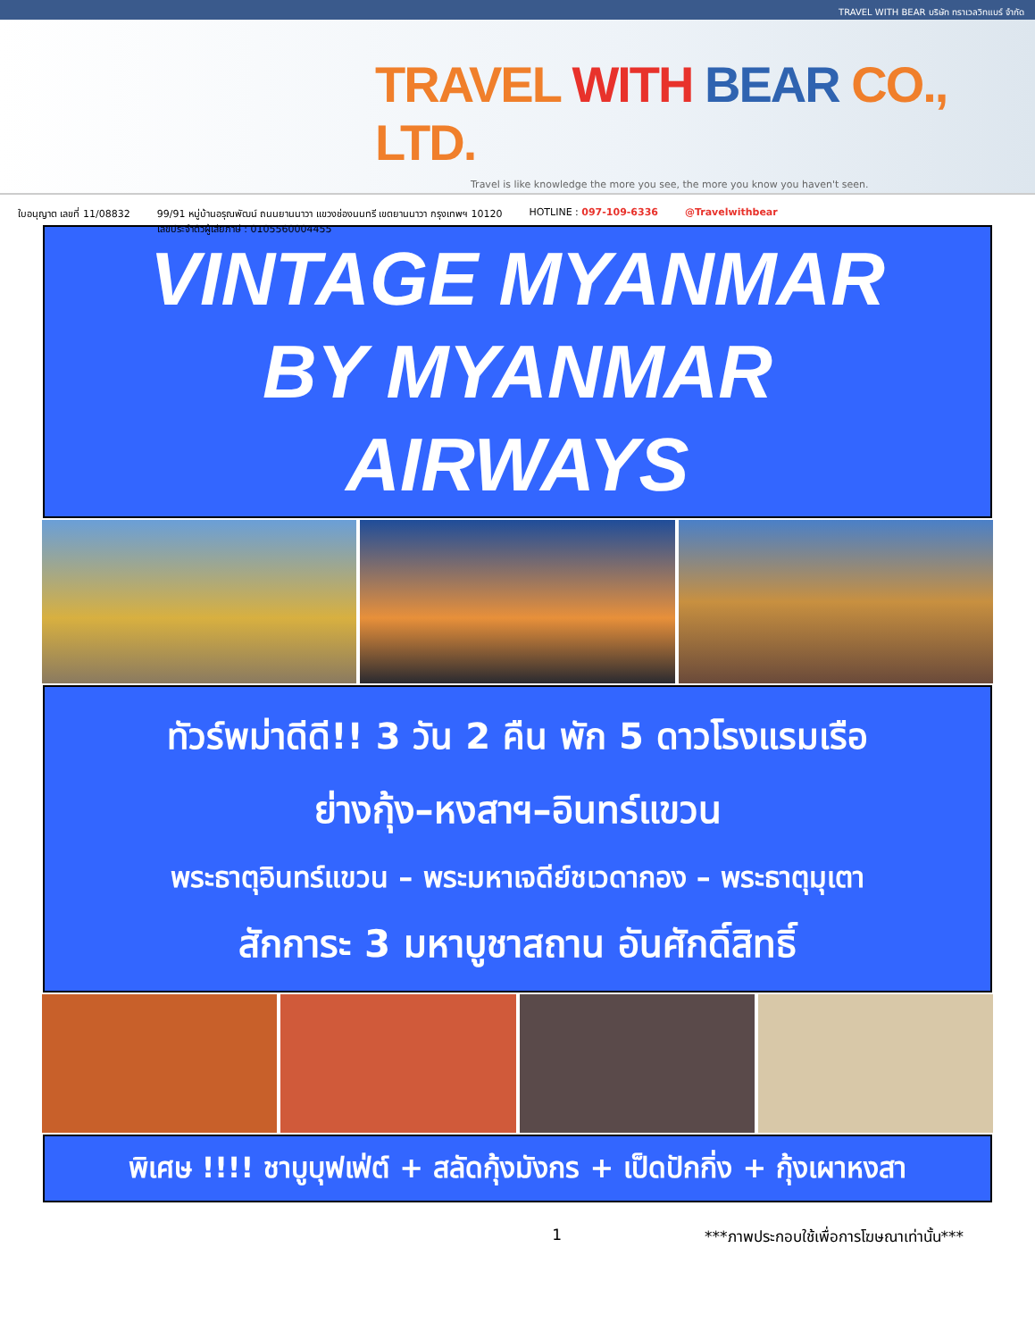TRAVEL WITH BEAR บริษัท ทราเวลวิทแบร์ จำกัด
TRAVEL WITH BEAR CO., LTD.
Travel is like knowledge the more you see, the more you know you haven't seen.
ใบอนุญาต เลขที่ 11/08832 99/91 หมู่บ้านอรุณพัฒน์ ถนนยานนาวา แขวงช่องนนทรี เขตยานนาวา กรุงเทพฯ 10120
เลขประจำตัวผู้เสียภาษี : 0105560004455 HOTLINE : 097-109-6336 @Travelwithbear
VINTAGE MYANMAR
BY MYANMAR
AIRWAYS
ทัวร์พม่าดีดี!! 3 วัน 2 คืน พัก 5 ดาวโรงแรมเรือ
ย่างกุ้ง–หงสาฯ–อินทร์แขวน
พระธาตุอินทร์แขวน – พระมหาเจดีย์ชเวดากอง – พระธาตุมุเตา
สักการะ 3 มหาบูชาสถาน อันศักดิ์สิทธิ์
พิเศษ !!!! ชาบูบุฟเฟ่ต์ + สลัดกุ้งมังกร + เป็ดปักกิ่ง + กุ้งเผาหงสา
1 ***ภาพประกอบใช้เพื่อการโฆษณาเท่านั้น***